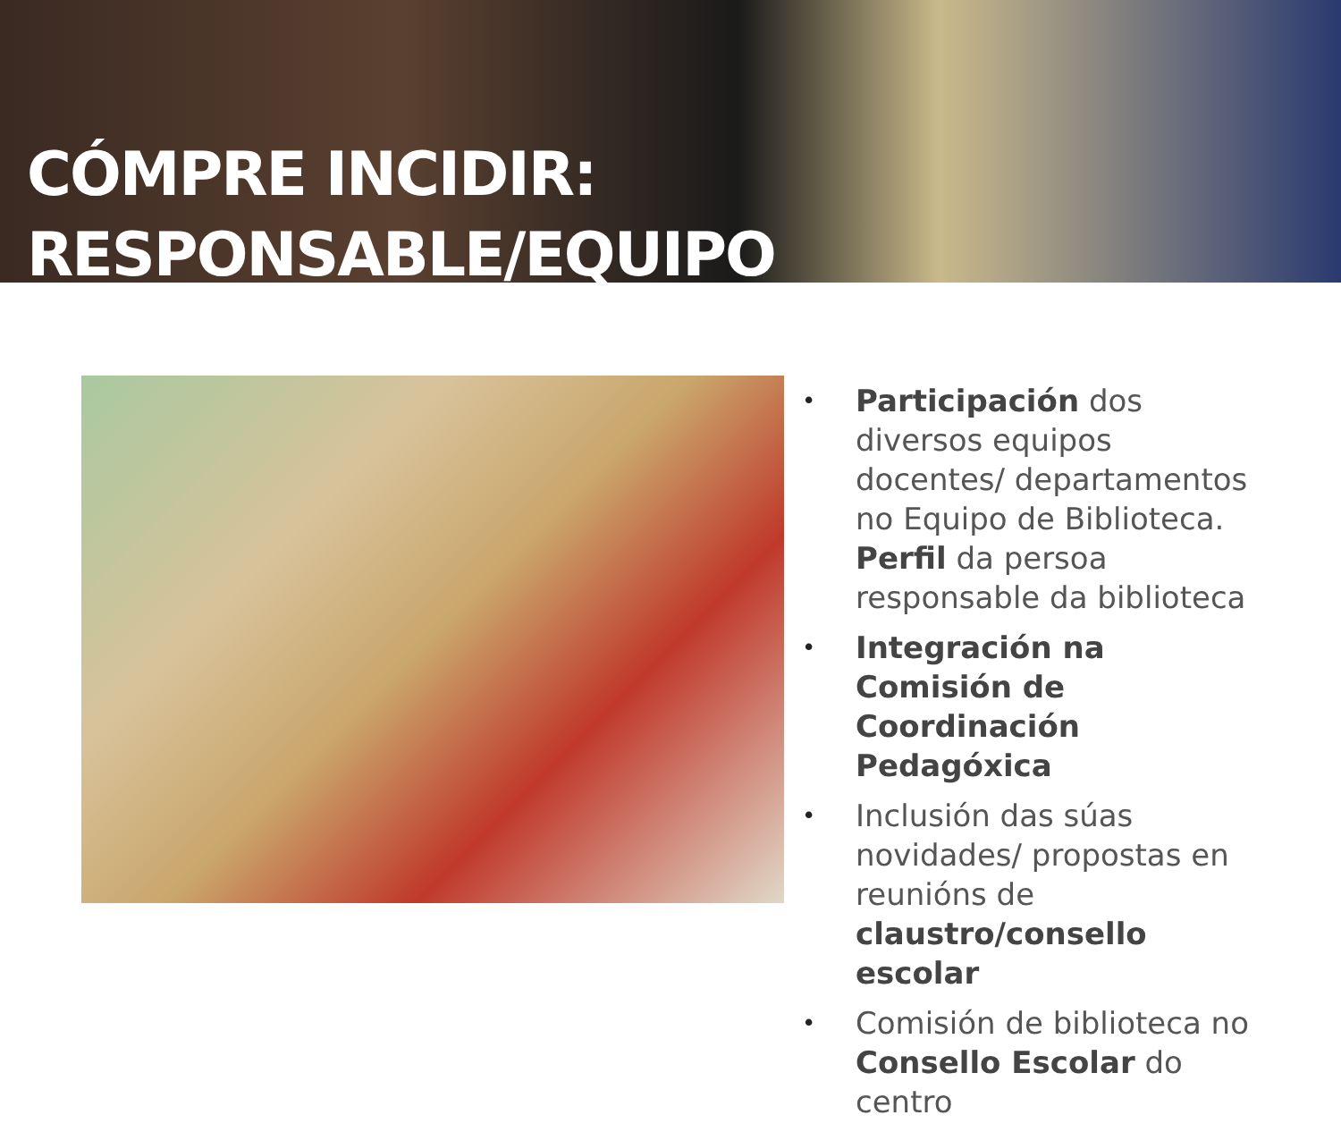CÓMPRE INCIDIR:
RESPONSABLE/EQUIPO
• Participación dos diversos equipos docentes/ departamentos no Equipo de Biblioteca. Perfil da persoa responsable da biblioteca
• Integración na Comisión de Coordinación Pedagóxica
• Inclusión das súas novidades/ propostas en reunións de claustro/consello escolar
• Comisión de biblioteca no Consello Escolar do centro